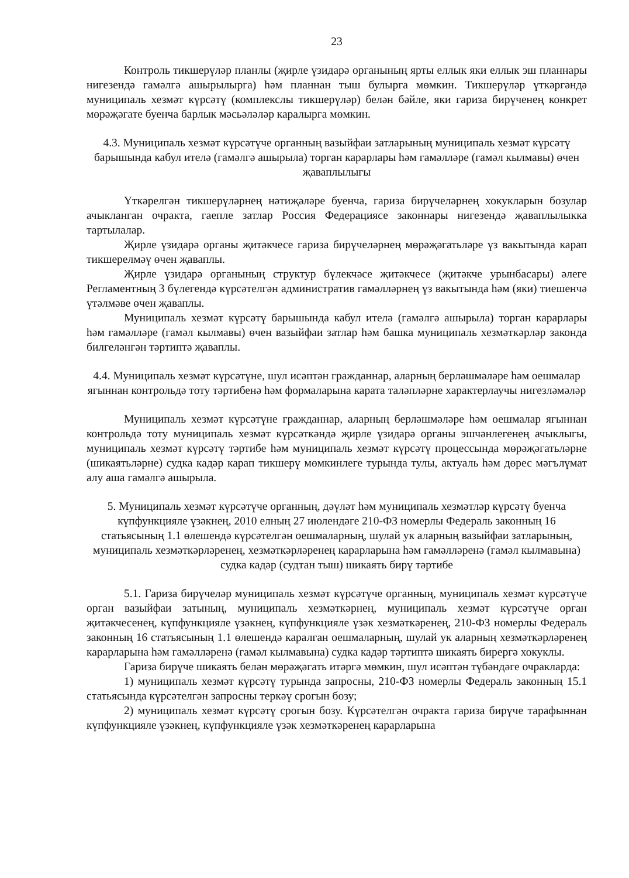23
Контроль тикшерүләр планлы (җирле үзидарә органының ярты еллык яки еллык эш планнары нигезендә гамәлгә ашырылырга) һәм планнан тыш булырга мөмкин. Тикшерүләр үткәргәндә муниципаль хезмәт күрсәтү (комплекслы тикшерүләр) белән бәйле, яки гариза бирүченең конкрет мөрәҗәгате буенча барлык мәсьәләләр каралырга мөмкин.
4.3. Муниципаль хезмәт күрсәтүче органның вазыйфаи затларының муниципаль хезмәт күрсәтү барышында кабул ителә (гамәлгә ашырыла) торган карарлары һәм гамәлләре (гамәл кылмавы) өчен җаваплылыгы
Үткәрелгән тикшерүләрнең нәтиҗәләре буенча, гариза бирүчеләрнең хокукларын бозулар ачыкланган очракта, гаепле затлар Россия Федерациясе законнары нигезендә җаваплылыкка тартылалар.
Җирле үзидарә органы җитәкчесе гариза бирүчеләрнең мөрәҗәгатьләре үз вакытында карап тикшерелмәү өчен җаваплы.
Җирле үзидарә органының структур бүлекчәсе җитәкчесе (җитәкче урынбасары) әлеге Регламентның 3 бүлегендә күрсәтелгән административ гамәлләрнең үз вакытында һәм (яки) тиешенчә үтәлмәве өчен җаваплы.
Муниципаль хезмәт күрсәтү барышында кабул ителә (гамәлгә ашырыла) торган карарлары һәм гамәлләре (гамәл кылмавы) өчен вазыйфаи затлар һәм башка муниципаль хезмәткәрләр законда билгеләнгән тәртиптә җаваплы.
4.4. Муниципаль хезмәт күрсәтүне, шул исәптән гражданнар, аларның берләшмәләре һәм оешмалар ягыннан контрольдә тоту тәртибенә һәм формаларына карата таләпләрне характерлаучы нигезләмәләр
Муниципаль хезмәт күрсәтүне гражданнар, аларның берләшмәләре һәм оешмалар ягыннан контрольдә тоту муниципаль хезмәт күрсәткәндә җирле үзидарә органы эшчәнлегенең ачыклыгы, муниципаль хезмәт күрсәтү тәртибе һәм муниципаль хезмәт күрсәтү процессында мөрәҗәгатьләрне (шикаятьләрне) судка кадәр карап тикшерү мөмкинлеге турында тулы, актуаль һәм дөрес мәгълүмат алу аша гамәлгә ашырыла.
5. Муниципаль хезмәт күрсәтүче органның, дәүләт һәм муниципаль хезмәтләр күрсәтү буенча күпфункцияле үзәкнең, 2010 елның 27 июлендәге 210-ФЗ номерлы Федераль законның 16 статьясының 1.1 өлешендә күрсәтелгән оешмаларның, шулай ук аларның вазыйфаи затларының, муниципаль хезмәткәрләренең, хезмәткәрләренең карарларына һәм гамәлләренә (гамәл кылмавына) судка кадәр (судтан тыш) шикаять бирү тәртибе
5.1. Гариза бирүчеләр муниципаль хезмәт күрсәтүче органның, муниципаль хезмәт күрсәтүче орган вазыйфаи затының, муниципаль хезмәткәрнең, муниципаль хезмәт күрсәтүче орган җитәкчесенең, күпфункцияле үзәкнең, күпфункцияле үзәк хезмәткәренең, 210-ФЗ номерлы Федераль законның 16 статьясының 1.1 өлешендә каралган оешмаларның, шулай ук аларның хезмәткәрләренең карарларына һәм гамәлләренә (гамәл кылмавына) судка кадәр тәртиптә шикаять бирергә хокуклы.
Гариза бирүче шикаять белән мөрәҗәгать итәргә мөмкин, шул исәптән түбәндәге очракларда:
1) муниципаль хезмәт күрсәтү турында запросны, 210-ФЗ номерлы Федераль законның 15.1 статьясында күрсәтелгән запросны теркәү срогын бозу;
2) муниципаль хезмәт күрсәтү срогын бозу. Күрсәтелгән очракта гариза бирүче тарафыннан күпфункцияле үзәкнең, күпфункцияле үзәк хезмәткәренең карарларына